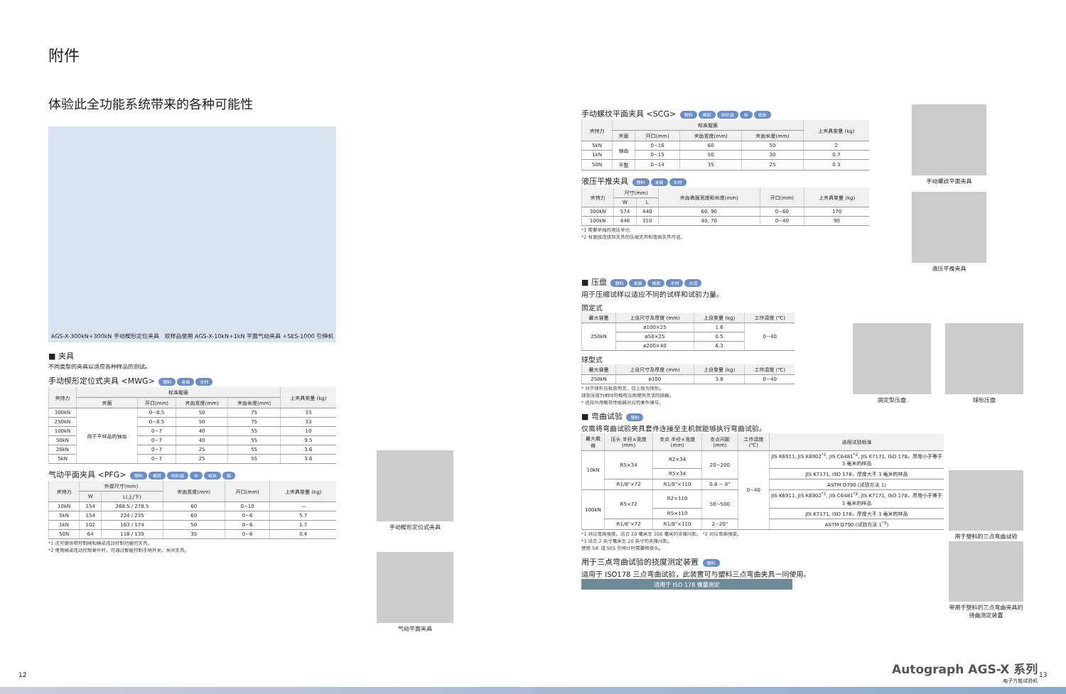附件
体验此全功能系统带来的各种可能性
AGS-X-300kN+300kN 手动楔形定位夹具 软样品使用 AGS-X-10kN+1kN 平面气动夹具 +SES-1000 引伸机
■ 夹具
不同类型的夹具以适应各种样品的测试。
手动楔形定位式夹具 <MWG> 塑料 金属 木材
| 夹持力 | 标准握面 | | | | 上夹具重量 (kg) |
| --- | --- | --- | --- | --- | --- |
| | 夹面 | 开口(mm) | 夹齿宽度(mm) | 夹齿长度(mm) | |
| 300kN | 用于平样品的锉齿 | 0~8.5 | 50 | 75 | 33 |
| 250kN | | 0~8.5 | 50 | 75 | 33 |
| 100kN | | 0~7 | 40 | 55 | 10 |
| 50kN | | 0~7 | 40 | 55 | 9.5 |
| 20kN | | 0~7 | 25 | 55 | 3.6 |
| 5kN | | 0~7 | 25 | 55 | 3.6 |
气动平面夹具 <PFG> 塑料 橡胶 纺织品 布 纸张 膜
| 夹持力 | 外部尺寸(mm) | | 夹齿宽度(mm) | 开口(mm) | 上夹具重量 (kg) |
| --- | --- | --- | --- | --- | --- |
| | W | L(上/下) | | | |
| 10kN | 154 | 268.5 / 278.5 | 60 | 0~10 | — |
| 5kN | 154 | 224 / 235 | 60 | 0~6 | 5.7 |
| 1kN | 102 | 163 / 174 | 50 | 0~6 | 1.7 |
| 50N | 64 | 118 / 135 | 35 | 0~6 | 0.4 |
*1 还可提供带控制阀和横梁连动控制功能的夹具。
*2 使用横梁连动控制套件时，可通过智能控制手柄开关、关闭夹具。
手动楔形定位式夹具
气动平面夹具
12
手动螺纹平面夹具 <SCG> 塑料 橡胶 纺织品 布 纸张
| 夹持力 | 标准握面 | | | | 上夹具重量 (kg) |
| --- | --- | --- | --- | --- | --- |
| | 夹面 | 开口(mm) | 夹齿宽度(mm) | 夹齿长度(mm) | |
| 5kN | 锉齿 | 0~16 | 60 | 50 | 2 |
| 1kN | | 0~15 | 50 | 30 | 0.7 |
| 50N | 平整 | 0~14 | 35 | 25 | 0.3 |
液压平推夹具 塑料 金属 木材
| 夹持力 | 尺寸(mm) | | 夹齿表面宽度和长度(mm) | 开口(mm) | 上夹具重量 (kg) |
| --- | --- | --- | --- | --- | --- |
| | W | L | | | |
| 300kN | 574 | 440 | 60, 90 | 0~60 | 170 |
| 100kN | 446 | 310 | 40, 70 | 0~40 | 90 |
*1 需要单独的液压单元
*2 有直接连接到夹具的压缩夹具和弯曲夹具可选。
■ 压盘 塑料 金属 橡胶 木材 水泥
用于压缩试样以适应不同的试样和试验力量。
固定式
| 最大容量 | 上盘尺寸及厚度 (mm) | 上盘重量 (kg) | 工作温度 (℃) |
| --- | --- | --- | --- |
| 250kN | ø100×25 | 1.6 | 0~40 |
| | ø50×25 | 0.5 | |
| | ø200×40 | 6.3 | |
球型式
| 最大容量 | 上盘尺寸及厚度 (mm) | 上盘重量 (kg) | 工作温度 (℃) |
| --- | --- | --- | --- |
| 250kN | ø100 | 3.8 | 0~40 |
* 对于球形压板盘而言，仅上板为球形。
球型压盘为相同的载荷应用提供灵活的接触。
* 选择所用载荷传感器对应的套件编号。
■ 弯曲试验 塑料
仅需将弯曲试验夹具套件连接至主机就能够执行弯曲试验。
| 最大载荷 | 压头 半径×宽度(mm) | 支点 半径×宽度(mm) | 支点间距 (mm) | 工作温度 (℃) | 适用试验标准 |
| --- | --- | --- | --- | --- | --- |
| 10kN | R5×34 | R2×34 | 20~200 | 0~40 | JIS K6911, JIS K6902<sup>*1</sup>, JIS C6481<sup>*2</sup>, JIS K7171, ISO 178，厚度小于等于 3 毫米的样品 |
| | | R5×34 | | | JIS K7171, ISO 178，厚度大于 3 毫米的样品 |
| | R1/8"×72 | R1/8"×110 | 0.8 ~ 8" | | ASTM D790 (试验方法 1) |
| 100kN | R5×72 | R2×110 | 50~500 | | JIS K6911, JIS K6902<sup>*1</sup>, JIS C6481<sup>*2</sup>, JIS K7171, ISO 178，厚度小于等于 3 毫米的样品 |
| | | R5×110 | | | JIS K7171, ISO 178，厚度大于 3 毫米的样品 |
| | R1/8"×72 | R1/8"×110 | 2~20" | | ASTM D790 (试验方法 1<sup>*3</sup>) |
*1 对应弯曲强度。适合 20 毫米至 200 毫米的支撑间距。 *2 对应弯曲强度。
*3 适合 2 英寸毫米至 20 英寸的支撑间距。
使用 SIE 或 SES 引伸计时需要转接头。
用于三点弯曲试验的挠度测定装置 塑料
适用于 ISO178 三点弯曲试验，此装置可与塑料三点弯曲夹具一同使用。
适用于 ISO 178 模量测定
手动螺纹平面夹具
液压平推夹具
固定型压盘 球形压盘
用于塑料的三点弯曲试验
带用于塑料的三点弯曲夹具的挠曲测定装置
Autograph AGS-X 系列
电子万能试验机
13